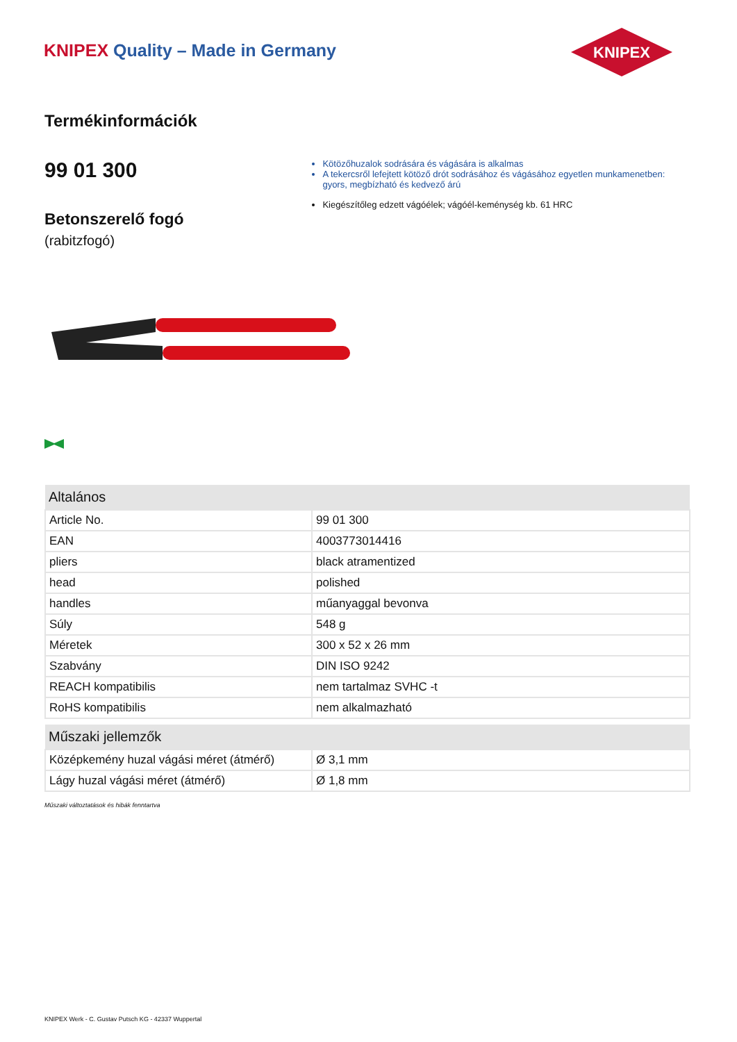KNIPEX Quality – Made in Germany
KNIPEX
Termékinformációk
99 01 300
Betonszerelő fogó
(rabitzfogó)
Kötözőhuzalok sodrására és vágására is alkalmas
A tekercsről lefejtett kötöző drót sodrásához és vágásához egyetlen munkamenetben: gyors, megbízható és kedvező árú
Kiegészítőleg edzett vágóélek; vágóél-keménység kb. 61 HRC
| Altalános | |
| --- | --- |
| Article No. | 99 01 300 |
| EAN | 4003773014416 |
| pliers | black atramentized |
| head | polished |
| handles | műanyaggal bevonva |
| Súly | 548 g |
| Méretek | 300 x 52 x 26 mm |
| Szabvány | DIN ISO 9242 |
| REACH kompatibilis | nem tartalmaz SVHC -t |
| RoHS kompatibilis | nem alkalmazható |
| Műszaki jellemzők | |
| --- | --- |
| Középkemény huzal vágási méret (átmérő) | Ø 3,1 mm |
| Lágy huzal vágási méret (átmérő) | Ø 1,8 mm |
Műszaki változtatások és hibák fenntartva
KNIPEX Werk - C. Gustav Putsch KG - 42337 Wuppertal